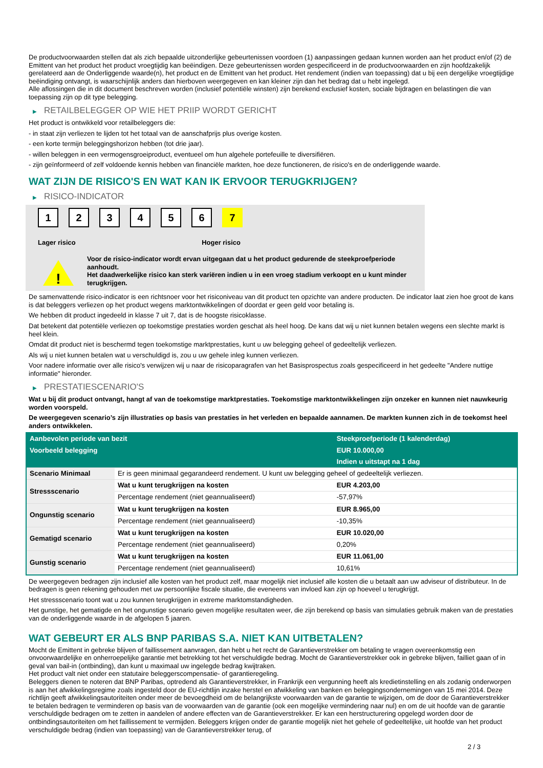De productvoorwaarden stellen dat als zich bepaalde uitzonderlijke gebeurtenissen voordoen (1) aanpassingen gedaan kunnen worden aan het product en/of (2) de Emittent van het product het product vroegtijdig kan beëindigen. Deze gebeurtenissen worden gespecificeerd in de productvoorwaarden en zijn hoofdzakelijk gerelateerd aan de Onderliggende waarde(n), het product en de Emittent van het product. Het rendement (indien van toepassing) dat u bij een dergelijke vroegtijdige beëindiging ontvangt, is waarschijnlijk anders dan hierboven weergegeven en kan kleiner zijn dan het bedrag dat u hebt ingelegd.
Alle aflossingen die in dit document beschreven worden (inclusief potentiële winsten) zijn berekend exclusief kosten, sociale bijdragen en belastingen die van toepassing zijn op dit type belegging.
▶ RETAILBELEGGER OP WIE HET PRIIP WORDT GERICHT
Het product is ontwikkeld voor retailbeleggers die:
- in staat zijn verliezen te lijden tot het totaal van de aanschafprijs plus overige kosten.
- een korte termijn beleggingshorizon hebben (tot drie jaar).
- willen beleggen in een vermogensgroeiproduct, eventueel om hun algehele portefeuille te diversifiëren.
- zijn geïnformeerd of zelf voldoende kennis hebben van financiële markten, hoe deze functioneren, de risico's en de onderliggende waarde.
WAT ZIJN DE RISICO'S EN WAT KAN IK ERVOOR TERUGKRIJGEN?
▶ RISICO-INDICATOR
1 2 3 4 5 6 7
Lager risico Hoger risico
!
Voor de risico-indicator wordt ervan uitgegaan dat u het product gedurende de steekproefperiode aanhoudt.
Het daadwerkelijke risico kan sterk variëren indien u in een vroeg stadium verkoopt en u kunt minder terugkrijgen.
De samenvattende risico-indicator is een richtsnoer voor het risiconiveau van dit product ten opzichte van andere producten. De indicator laat zien hoe groot de kans is dat beleggers verliezen op het product wegens marktontwikkelingen of doordat er geen geld voor betaling is.
We hebben dit product ingedeeld in klasse 7 uit 7, dat is de hoogste risicoklasse.
Dat betekent dat potentiële verliezen op toekomstige prestaties worden geschat als heel hoog. De kans dat wij u niet kunnen betalen wegens een slechte markt is heel klein.
Omdat dit product niet is beschermd tegen toekomstige marktprestaties, kunt u uw belegging geheel of gedeeltelijk verliezen.
Als wij u niet kunnen betalen wat u verschuldigd is, zou u uw gehele inleg kunnen verliezen.
Voor nadere informatie over alle risico's verwijzen wij u naar de risicoparagrafen van het Basisprospectus zoals gespecificeerd in het gedeelte "Andere nuttige informatie" hieronder.
▶ PRESTATIESCENARIO'S
Wat u bij dit product ontvangt, hangt af van de toekomstige marktprestaties. Toekomstige marktontwikkelingen zijn onzeker en kunnen niet nauwkeurig worden voorspeld.
De weergegeven scenario’s zijn illustraties op basis van prestaties in het verleden en bepaalde aannamen. De markten kunnen zich in de toekomst heel anders ontwikkelen.
| Aanbevolen periode van bezit | | Steekproefperiode (1 kalenderdag) |
| --- | --- | --- |
| Voorbeeld belegging | | EUR 10.000,00 |
| | | Indien u uitstapt na 1 dag |
| Scenario Minimaal | Er is geen minimaal gegarandeerd rendement. U kunt uw belegging geheel of gedeeltelijk verliezen. | |
| Stressscenario | Wat u kunt terugkrijgen na kosten | EUR 4.203,00 |
| | Percentage rendement (niet geannualiseerd) | -57,97% |
| Ongunstig scenario | Wat u kunt terugkrijgen na kosten | EUR 8.965,00 |
| | Percentage rendement (niet geannualiseerd) | -10,35% |
| Gematigd scenario | Wat u kunt terugkrijgen na kosten | EUR 10.020,00 |
| | Percentage rendement (niet geannualiseerd) | 0,20% |
| Gunstig scenario | Wat u kunt terugkrijgen na kosten | EUR 11.061,00 |
| | Percentage rendement (niet geannualiseerd) | 10,61% |
De weergegeven bedragen zijn inclusief alle kosten van het product zelf, maar mogelijk niet inclusief alle kosten die u betaalt aan uw adviseur of distributeur. In de bedragen is geen rekening gehouden met uw persoonlijke fiscale situatie, die eveneens van invloed kan zijn op hoeveel u terugkrijgt.
Het stressscenario toont wat u zou kunnen terugkrijgen in extreme marktomstandigheden.
Het gunstige, het gematigde en het ongunstige scenario geven mogelijke resultaten weer, die zijn berekend op basis van simulaties gebruik maken van de prestaties van de onderliggende waarde in de afgelopen 5 jaaren.
WAT GEBEURT ER ALS BNP PARIBAS S.A. NIET KAN UITBETALEN?
Mocht de Emittent in gebreke blijven of faillissement aanvragen, dan hebt u het recht de Garantieverstrekker om betaling te vragen overeenkomstig een onvoorwaardelijke en onherroepelijke garantie met betrekking tot het verschuldigde bedrag. Mocht de Garantieverstrekker ook in gebreke blijven, failliet gaan of in geval van bail-in (ontbinding), dan kunt u maximaal uw ingelegde bedrag kwijtraken.
Het product valt niet onder een statutaire beleggerscompensatie- of garantieregeling.
Beleggers dienen te noteren dat BNP Paribas, optredend als Garantieverstrekker, in Frankrijk een vergunning heeft als kredietinstelling en als zodanig onderworpen is aan het afwikkelingsregime zoals ingesteld door de EU-richtlijn inzake herstel en afwikkeling van banken en beleggingsondernemingen van 15 mei 2014. Deze richtlijn geeft afwikkelingsautoriteiten onder meer de bevoegdheid om de belangrijkste voorwaarden van de garantie te wijzigen, om de door de Garantieverstrekker te betalen bedragen te verminderen op basis van de voorwaarden van de garantie (ook een mogelijke vermindering naar nul) en om de uit hoofde van de garantie verschuldigde bedragen om te zetten in aandelen of andere effecten van de Garantieverstrekker. Er kan een herstructurering opgelegd worden door de ontbindingsautoriteiten om het faillissement te vermijden. Beleggers krijgen onder de garantie mogelijk niet het gehele of gedeeltelijke, uit hoofde van het product verschuldigde bedrag (indien van toepassing) van de Garantieverstrekker terug, of
2 / 3